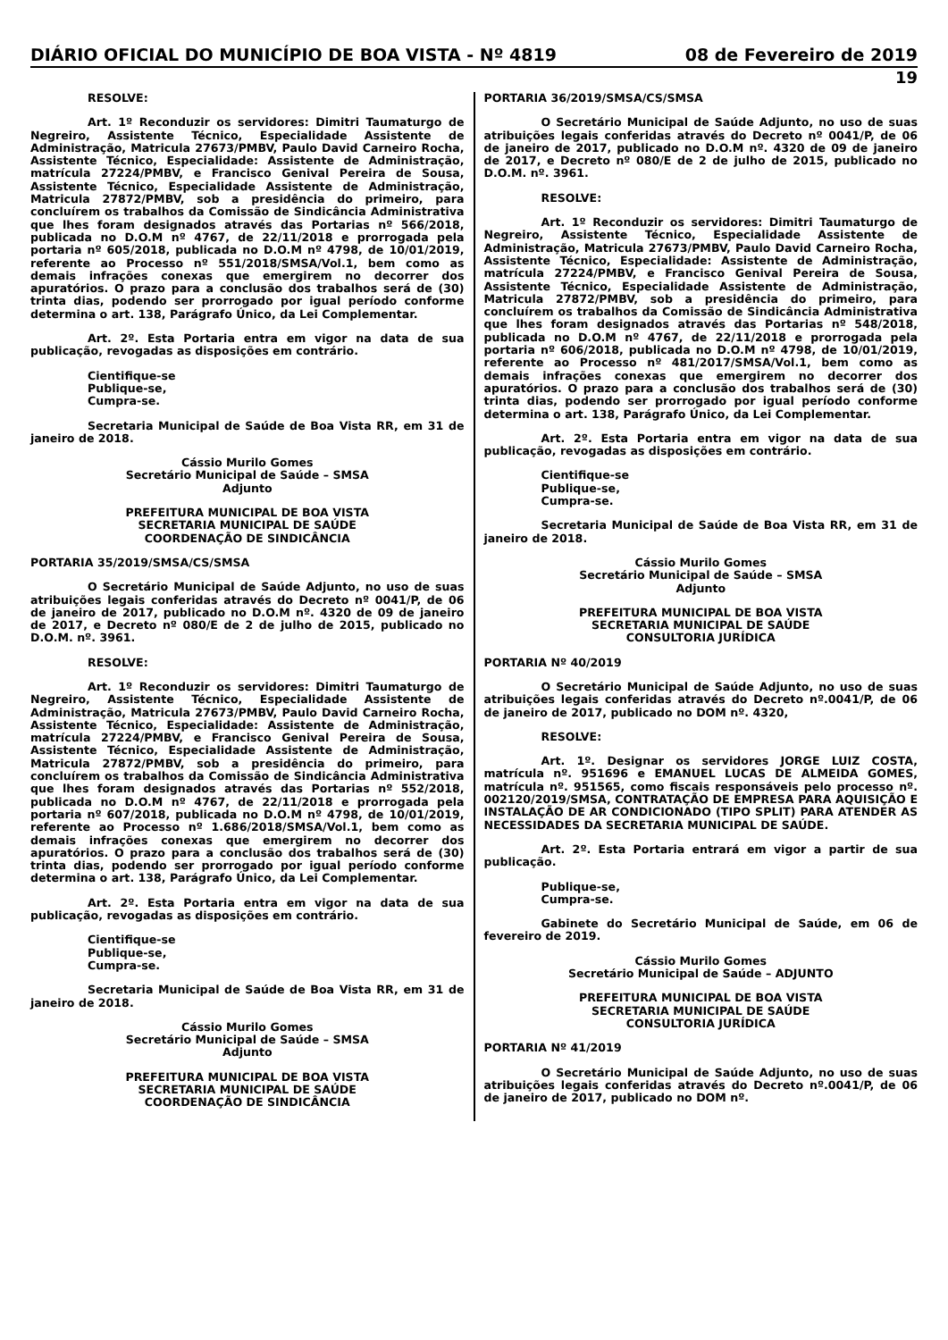DIÁRIO OFICIAL DO MUNICÍPIO DE BOA VISTA - Nº 4819 08 de Fevereiro de 2019
19
RESOLVE:
Art. 1º Reconduzir os servidores: Dimitri Taumaturgo de Negreiro, Assistente Técnico, Especialidade Assistente de Administração, Matricula 27673/PMBV, Paulo David Carneiro Rocha, Assistente Técnico, Especialidade: Assistente de Administração, matrícula 27224/PMBV, e Francisco Genival Pereira de Sousa, Assistente Técnico, Especialidade Assistente de Administração, Matricula 27872/PMBV, sob a presidência do primeiro, para concluírem os trabalhos da Comissão de Sindicância Administrativa que lhes foram designados através das Portarias nº 566/2018, publicada no D.O.M nº 4767, de 22/11/2018 e prorrogada pela portaria nº 605/2018, publicada no D.O.M nº 4798, de 10/01/2019, referente ao Processo nº 551/2018/SMSA/Vol.1, bem como as demais infrações conexas que emergirem no decorrer dos apuratórios. O prazo para a conclusão dos trabalhos será de (30) trinta dias, podendo ser prorrogado por igual período conforme determina o art. 138, Parágrafo Único, da Lei Complementar.
Art. 2º. Esta Portaria entra em vigor na data de sua publicação, revogadas as disposições em contrário.
Cientifique-se
Publique-se,
Cumpra-se.
Secretaria Municipal de Saúde de Boa Vista RR, em 31 de janeiro de 2018.
Cássio Murilo Gomes
Secretário Municipal de Saúde – SMSA
Adjunto
PREFEITURA MUNICIPAL DE BOA VISTA
SECRETARIA MUNICIPAL DE SAÚDE
COORDENAÇÃO DE SINDICÂNCIA
PORTARIA 35/2019/SMSA/CS/SMSA
O Secretário Municipal de Saúde Adjunto, no uso de suas atribuições legais conferidas através do Decreto nº 0041/P, de 06 de janeiro de 2017, publicado no D.O.M nº. 4320 de 09 de janeiro de 2017, e Decreto nº 080/E de 2 de julho de 2015, publicado no D.O.M. nº. 3961.
RESOLVE:
Art. 1º Reconduzir os servidores: Dimitri Taumaturgo de Negreiro, Assistente Técnico, Especialidade Assistente de Administração, Matricula 27673/PMBV, Paulo David Carneiro Rocha, Assistente Técnico, Especialidade: Assistente de Administração, matrícula 27224/PMBV, e Francisco Genival Pereira de Sousa, Assistente Técnico, Especialidade Assistente de Administração, Matricula 27872/PMBV, sob a presidência do primeiro, para concluírem os trabalhos da Comissão de Sindicância Administrativa que lhes foram designados através das Portarias nº 552/2018, publicada no D.O.M nº 4767, de 22/11/2018 e prorrogada pela portaria nº 607/2018, publicada no D.O.M nº 4798, de 10/01/2019, referente ao Processo nº 1.686/2018/SMSA/Vol.1, bem como as demais infrações conexas que emergirem no decorrer dos apuratórios. O prazo para a conclusão dos trabalhos será de (30) trinta dias, podendo ser prorrogado por igual período conforme determina o art. 138, Parágrafo Único, da Lei Complementar.
Art. 2º. Esta Portaria entra em vigor na data de sua publicação, revogadas as disposições em contrário.
Cientifique-se
Publique-se,
Cumpra-se.
Secretaria Municipal de Saúde de Boa Vista RR, em 31 de janeiro de 2018.
Cássio Murilo Gomes
Secretário Municipal de Saúde – SMSA
Adjunto
PREFEITURA MUNICIPAL DE BOA VISTA
SECRETARIA MUNICIPAL DE SAÚDE
COORDENAÇÃO DE SINDICÂNCIA
PORTARIA 36/2019/SMSA/CS/SMSA
O Secretário Municipal de Saúde Adjunto, no uso de suas atribuições legais conferidas através do Decreto nº 0041/P, de 06 de janeiro de 2017, publicado no D.O.M nº. 4320 de 09 de janeiro de 2017, e Decreto nº 080/E de 2 de julho de 2015, publicado no D.O.M. nº. 3961.
RESOLVE:
Art. 1º Reconduzir os servidores: Dimitri Taumaturgo de Negreiro, Assistente Técnico, Especialidade Assistente de Administração, Matricula 27673/PMBV, Paulo David Carneiro Rocha, Assistente Técnico, Especialidade: Assistente de Administração, matrícula 27224/PMBV, e Francisco Genival Pereira de Sousa, Assistente Técnico, Especialidade Assistente de Administração, Matricula 27872/PMBV, sob a presidência do primeiro, para concluírem os trabalhos da Comissão de Sindicância Administrativa que lhes foram designados através das Portarias nº 548/2018, publicada no D.O.M nº 4767, de 22/11/2018 e prorrogada pela portaria nº 606/2018, publicada no D.O.M nº 4798, de 10/01/2019, referente ao Processo nº 481/2017/SMSA/Vol.1, bem como as demais infrações conexas que emergirem no decorrer dos apuratórios. O prazo para a conclusão dos trabalhos será de (30) trinta dias, podendo ser prorrogado por igual período conforme determina o art. 138, Parágrafo Único, da Lei Complementar.
Art. 2º. Esta Portaria entra em vigor na data de sua publicação, revogadas as disposições em contrário.
Cientifique-se
Publique-se,
Cumpra-se.
Secretaria Municipal de Saúde de Boa Vista RR, em 31 de janeiro de 2018.
Cássio Murilo Gomes
Secretário Municipal de Saúde – SMSA
Adjunto
PREFEITURA MUNICIPAL DE BOA VISTA
SECRETARIA MUNICIPAL DE SAÚDE
CONSULTORIA JURÍDICA
PORTARIA Nº 40/2019
O Secretário Municipal de Saúde Adjunto, no uso de suas atribuições legais conferidas através do Decreto nº.0041/P, de 06 de janeiro de 2017, publicado no DOM nº. 4320,
RESOLVE:
Art. 1º. Designar os servidores JORGE LUIZ COSTA, matrícula nº. 951696 e EMANUEL LUCAS DE ALMEIDA GOMES, matrícula nº. 951565, como fiscais responsáveis pelo processo nº. 002120/2019/SMSA, CONTRATAÇÃO DE EMPRESA PARA AQUISIÇÃO E INSTALAÇÃO DE AR CONDICIONADO (TIPO SPLIT) PARA ATENDER AS NECESSIDADES DA SECRETARIA MUNICIPAL DE SAÚDE.
Art. 2º. Esta Portaria entrará em vigor a partir de sua publicação.
Publique-se,
Cumpra-se.
Gabinete do Secretário Municipal de Saúde, em 06 de fevereiro de 2019.
Cássio Murilo Gomes
Secretário Municipal de Saúde – ADJUNTO
PREFEITURA MUNICIPAL DE BOA VISTA
SECRETARIA MUNICIPAL DE SAÚDE
CONSULTORIA JURÍDICA
PORTARIA Nº 41/2019
O Secretário Municipal de Saúde Adjunto, no uso de suas atribuições legais conferidas através do Decreto nº.0041/P, de 06 de janeiro de 2017, publicado no DOM nº.